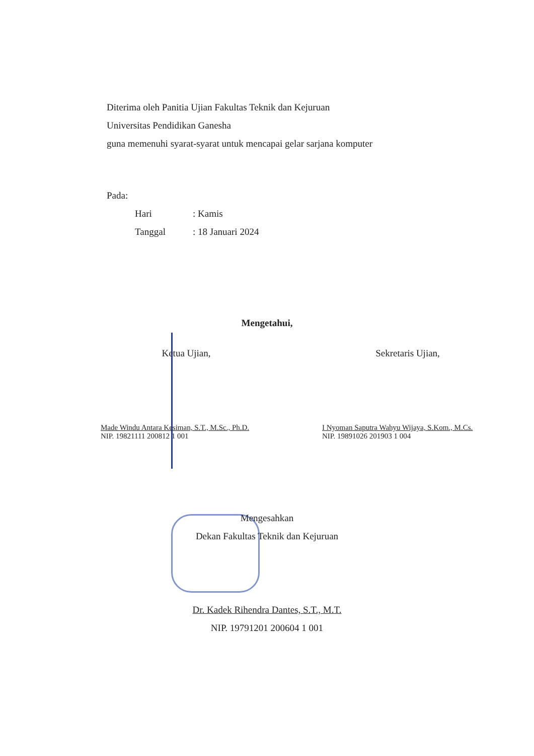Diterima oleh Panitia Ujian Fakultas Teknik dan Kejuruan
Universitas Pendidikan Ganesha
guna memenuhi syarat-syarat untuk mencapai gelar sarjana komputer
Pada:
| Hari | : Kamis |
| Tanggal | : 18 Januari 2024 |
Mengetahui,
Ketua Ujian,
Made Windu Antara Kesiman, S.T., M.Sc., Ph.D.
NIP. 19821111 200812 1 001
Sekretaris Ujian,
I Nyoman Saputra Wahyu Wijaya, S.Kom., M.Cs.
NIP. 19891026 201903 1 004
Mengesahkan
Dekan Fakultas Teknik dan Kejuruan
Dr. Kadek Rihendra Dantes, S.T., M.T.
NIP. 19791201 200604 1 001